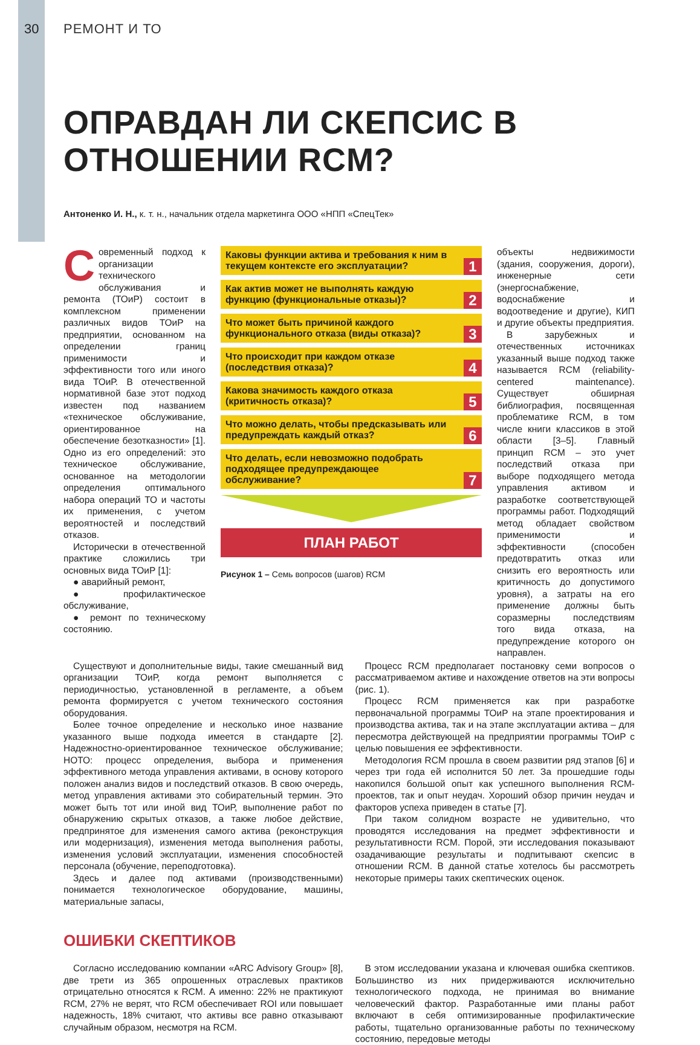30
РЕМОНТ И ТО
ОПРАВДАН ЛИ СКЕПСИС В ОТНОШЕНИИ RCM?
Антоненко И. Н., к. т. н., начальник отдела маркетинга ООО «НПП «СпецТек»
Современный подход к организации технического обслуживания и ремонта (ТОиР) состоит в комплексном применении различных видов ТОиР на предприятии, основанном на определении границ применимости и эффективности того или иного вида ТОиР. В отечественной нормативной базе этот подход известен под названием «техническое обслуживание, ориентированное на обеспечение безотказности» [1]. Одно из его определений: это техническое обслуживание, основанное на методологии определения оптимального набора операций ТО и частоты их применения, с учетом вероятностей и последствий отказов.
Исторически в отечественной практике сложились три основных вида ТОиР [1]:
● аварийный ремонт,
● профилактическое обслуживание,
● ремонт по техническому состоянию.
Каковы функции актива и требования к ним в текущем контексте его эксплуатации?
1
Как актив может не выполнять каждую функцию (функциональные отказы)?
2
Что может быть причиной каждого функционального отказа (виды отказа)?
3
Что происходит при каждом отказе (последствия отказа)?
4
Какова значимость каждого отказа (критичность отказа)?
5
Что можно делать, чтобы предсказывать или предупреждать каждый отказ?
6
Что делать, если невозможно подобрать подходящее предупреждающее обслуживание?
7
ПЛАН РАБОТ
Рисунок 1 – Семь вопросов (шагов) RCM
объекты недвижимости (здания, сооружения, дороги), инженерные сети (энергоснабжение, водоснабжение и водоотведение и другие), КИП и другие объекты предприятия.
В зарубежных и отечественных источниках указанный выше подход также называется RCM (reliability-centered maintenance). Существует обширная библиография, посвященная проблематике RCM, в том числе книги классиков в этой области [3–5]. Главный принцип RCM – это учет последствий отказа при выборе подходящего метода управления активом и разработке соответствующей программы работ. Подходящий метод обладает свойством применимости и эффективности (способен предотвратить отказ или снизить его вероятность или критичность до допустимого уровня), а затраты на его применение должны быть соразмерны последствиям того вида отказа, на предупреждение которого он направлен.
Существуют и дополнительные виды, такие смешанный вид организации ТОиР, когда ремонт выполняется с периодичностью, установленной в регламенте, а объем ремонта формируется с учетом технического состояния оборудования.
Более точное определение и несколько иное название указанного выше подхода имеется в стандарте [2]. Надежностно-ориентированное техническое обслуживание; НОТО: процесс определения, выбора и применения эффективного метода управления активами, в основу которого положен анализ видов и последствий отказов. В свою очередь, метод управления активами это собирательный термин. Это может быть тот или иной вид ТОиР, выполнение работ по обнаружению скрытых отказов, а также любое действие, предпринятое для изменения самого актива (реконструкция или модернизация), изменения метода выполнения работы, изменения условий эксплуатации, изменения способностей персонала (обучение, переподготовка).
Здесь и далее под активами (производственными) понимается технологическое оборудование, машины, материальные запасы,
Процесс RCM предполагает постановку семи вопросов о рассматриваемом активе и нахождение ответов на эти вопросы (рис. 1).
Процесс RCM применяется как при разработке первоначальной программы ТОиР на этапе проектирования и производства актива, так и на этапе эксплуатации актива – для пересмотра действующей на предприятии программы ТОиР с целью повышения ее эффективности.
Методология RCM прошла в своем развитии ряд этапов [6] и через три года ей исполнится 50 лет. За прошедшие годы накопился большой опыт как успешного выполнения RCM-проектов, так и опыт неудач. Хороший обзор причин неудач и факторов успеха приведен в статье [7].
При таком солидном возрасте не удивительно, что проводятся исследования на предмет эффективности и результативности RCM. Порой, эти исследования показывают озадачивающие результаты и подпитывают скепсис в отношении RCM. В данной статье хотелось бы рассмотреть некоторые примеры таких скептических оценок.
ОШИБКИ СКЕПТИКОВ
Согласно исследованию компании «ARC Advisory Group» [8], две трети из 365 опрошенных отраслевых практиков отрицательно относятся к RCM. А именно: 22% не практикуют RCM, 27% не верят, что RCM обеспечивает ROI или повышает надежность, 18% считают, что активы все равно отказывают случайным образом, несмотря на RCM.
В этом исследовании указана и ключевая ошибка скептиков. Большинство из них придерживаются исключительно технологического подхода, не принимая во внимание человеческий фактор. Разработанные ими планы работ включают в себя оптимизированные профилактические работы, тщательно организованные работы по техническому состоянию, передовые методы